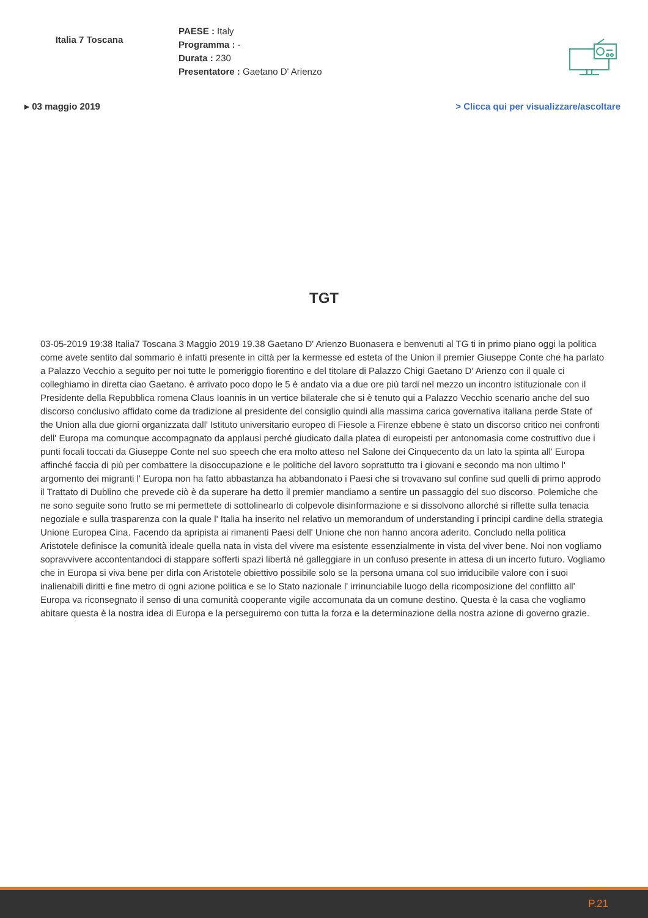Italia 7 Toscana
PAESE : Italy
Programma : -
Durata : 230
Presentatore : Gaetano D' Arienzo
▸ 03 maggio 2019 > Clicca qui per visualizzare/ascoltare
TGT
03-05-2019 19:38 Italia7 Toscana 3 Maggio 2019 19.38 Gaetano D' Arienzo Buonasera e benvenuti al TG ti in primo piano oggi la politica come avete sentito dal sommario è infatti presente in città per la kermesse ed esteta of the Union il premier Giuseppe Conte che ha parlato a Palazzo Vecchio a seguito per noi tutte le pomeriggio fiorentino e del titolare di Palazzo Chigi Gaetano D' Arienzo con il quale ci colleghiamo in diretta ciao Gaetano. è arrivato poco dopo le 5 è andato via a due ore più tardi nel mezzo un incontro istituzionale con il Presidente della Repubblica romena Claus Ioannis in un vertice bilaterale che si è tenuto qui a Palazzo Vecchio scenario anche del suo discorso conclusivo affidato come da tradizione al presidente del consiglio quindi alla massima carica governativa italiana perde State of the Union alla due giorni organizzata dall' Istituto universitario europeo di Fiesole a Firenze ebbene è stato un discorso critico nei confronti dell' Europa ma comunque accompagnato da applausi perché giudicato dalla platea di europeisti per antonomasia come costruttivo due i punti focali toccati da Giuseppe Conte nel suo speech che era molto atteso nel Salone dei Cinquecento da un lato la spinta all' Europa affinché faccia di più per combattere la disoccupazione e le politiche del lavoro soprattutto tra i giovani e secondo ma non ultimo l' argomento dei migranti l' Europa non ha fatto abbastanza ha abbandonato i Paesi che si trovavano sul confine sud quelli di primo approdo il Trattato di Dublino che prevede ciò è da superare ha detto il premier mandiamo a sentire un passaggio del suo discorso. Polemiche che ne sono seguite sono frutto se mi permettete di sottolinearlo di colpevole disinformazione e si dissolvono allorché si riflette sulla tenacia negoziale e sulla trasparenza con la quale l' Italia ha inserito nel relativo un memorandum of understanding i principi cardine della strategia Unione Europea Cina. Facendo da apripista ai rimanenti Paesi dell' Unione che non hanno ancora aderito. Concludo nella politica Aristotele definisce la comunità ideale quella nata in vista del vivere ma esistente essenzialmente in vista del viver bene. Noi non vogliamo sopravvivere accontentandoci di stappare sofferti spazi libertà né galleggiare in un confuso presente in attesa di un incerto futuro. Vogliamo che in Europa si viva bene per dirla con Aristotele obiettivo possibile solo se la persona umana col suo irriducibile valore con i suoi inalienabili diritti e fine metro di ogni azione politica e se lo Stato nazionale l' irrinunciabile luogo della ricomposizione del conflitto all' Europa va riconsegnato il senso di una comunità cooperante vigile accomunata da un comune destino. Questa è la casa che vogliamo abitare questa è la nostra idea di Europa e la perseguiremo con tutta la forza e la determinazione della nostra azione di governo grazie.
P.21